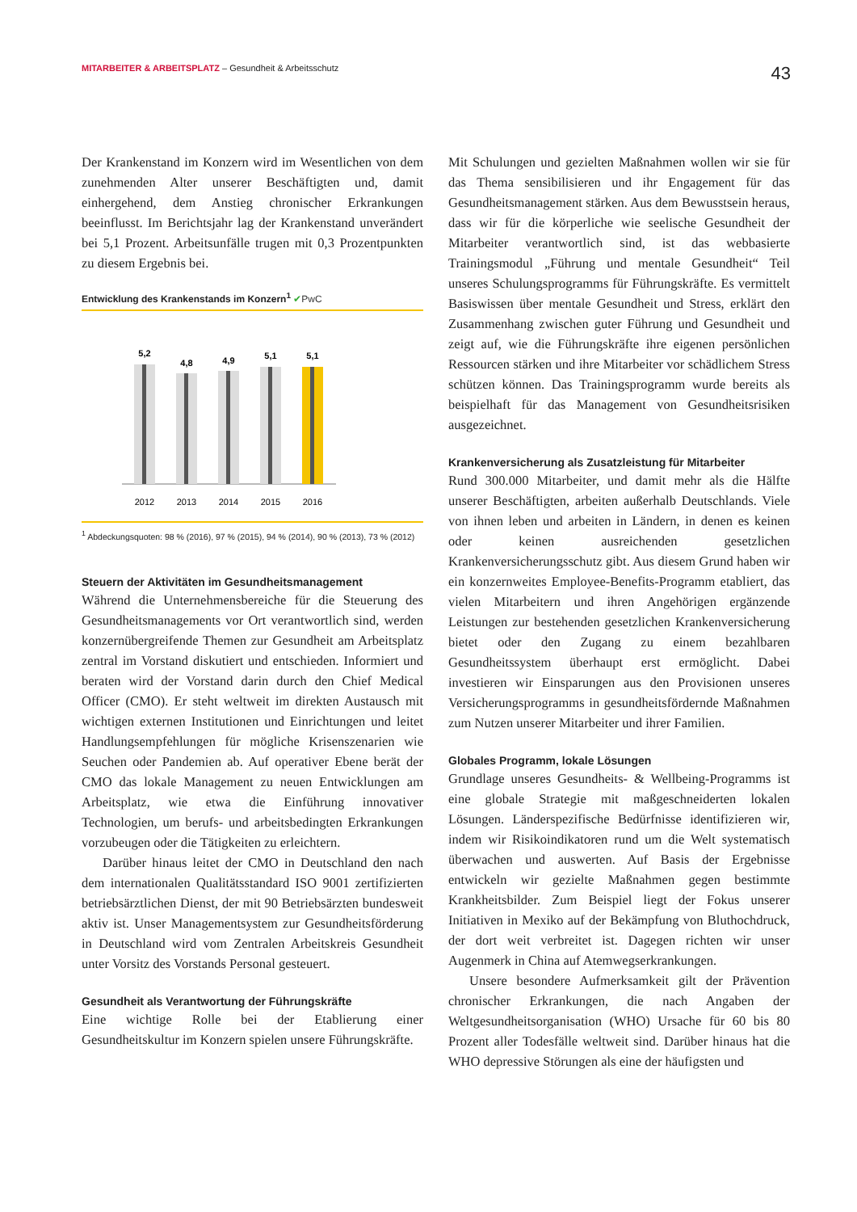MITARBEITER & ARBEITSPLATZ – Gesundheit & Arbeitsschutz
43
Der Krankenstand im Konzern wird im Wesentlichen von dem zunehmenden Alter unserer Beschäftigten und, damit einhergehend, dem Anstieg chronischer Erkrankungen beeinflusst. Im Berichtsjahr lag der Krankenstand unverändert bei 5,1 Prozent. Arbeitsunfälle trugen mit 0,3 Prozentpunkten zu diesem Ergebnis bei.
Entwicklung des Krankenstands im Konzern<sup>1</sup> ✔PwC
5,2
2012
4,8
2013
4,9
2014
5,1
2015
5,1
2016
<sup>1</sup> Abdeckungsquoten: 98 % (2016), 97 % (2015), 94 % (2014), 90 % (2013), 73 % (2012)
Steuern der Aktivitäten im Gesundheitsmanagement
Während die Unternehmensbereiche für die Steuerung des Gesundheitsmanagements vor Ort verantwortlich sind, werden konzernübergreifende Themen zur Gesundheit am Arbeitsplatz zentral im Vorstand diskutiert und entschieden. Informiert und beraten wird der Vorstand darin durch den Chief Medical Officer (CMO). Er steht weltweit im direkten Austausch mit wichtigen externen Institutionen und Einrichtungen und leitet Handlungsempfehlungen für mögliche Krisenszenarien wie Seuchen oder Pandemien ab. Auf operativer Ebene berät der CMO das lokale Management zu neuen Entwicklungen am Arbeitsplatz, wie etwa die Einführung innovativer Technologien, um berufs- und arbeitsbedingten Erkrankungen vorzubeugen oder die Tätigkeiten zu erleichtern.
Darüber hinaus leitet der CMO in Deutschland den nach dem internationalen Qualitätsstandard ISO 9001 zertifizierten betriebsärztlichen Dienst, der mit 90 Betriebsärzten bundesweit aktiv ist. Unser Managementsystem zur Gesundheitsförderung in Deutschland wird vom Zentralen Arbeitskreis Gesundheit unter Vorsitz des Vorstands Personal gesteuert.
Gesundheit als Verantwortung der Führungskräfte
Eine wichtige Rolle bei der Etablierung einer Gesundheitskultur im Konzern spielen unsere Führungskräfte.
Mit Schulungen und gezielten Maßnahmen wollen wir sie für das Thema sensibilisieren und ihr Engagement für das Gesundheitsmanagement stärken. Aus dem Bewusstsein heraus, dass wir für die körperliche wie seelische Gesundheit der Mitarbeiter verantwortlich sind, ist das webbasierte Trainingsmodul „Führung und mentale Gesundheit“ Teil unseres Schulungsprogramms für Führungskräfte. Es vermittelt Basiswissen über mentale Gesundheit und Stress, erklärt den Zusammenhang zwischen guter Führung und Gesundheit und zeigt auf, wie die Führungskräfte ihre eigenen persönlichen Ressourcen stärken und ihre Mitarbeiter vor schädlichem Stress schützen können. Das Trainingsprogramm wurde bereits als beispielhaft für das Management von Gesundheitsrisiken ausgezeichnet.
Krankenversicherung als Zusatzleistung für Mitarbeiter
Rund 300.000 Mitarbeiter, und damit mehr als die Hälfte unserer Beschäftigten, arbeiten außerhalb Deutschlands. Viele von ihnen leben und arbeiten in Ländern, in denen es keinen oder keinen ausreichenden gesetzlichen Krankenversicherungsschutz gibt. Aus diesem Grund haben wir ein konzernweites Employee-Benefits-Programm etabliert, das vielen Mitarbeitern und ihren Angehörigen ergänzende Leistungen zur bestehenden gesetzlichen Krankenversicherung bietet oder den Zugang zu einem bezahlbaren Gesundheitssystem überhaupt erst ermöglicht. Dabei investieren wir Einsparungen aus den Provisionen unseres Versicherungsprogramms in gesundheitsfördernde Maßnahmen zum Nutzen unserer Mitarbeiter und ihrer Familien.
Globales Programm, lokale Lösungen
Grundlage unseres Gesundheits- & Wellbeing-Programms ist eine globale Strategie mit maßgeschneiderten lokalen Lösungen. Länderspezifische Bedürfnisse identifizieren wir, indem wir Risikoindikatoren rund um die Welt systematisch überwachen und auswerten. Auf Basis der Ergebnisse entwickeln wir gezielte Maßnahmen gegen bestimmte Krankheitsbilder. Zum Beispiel liegt der Fokus unserer Initiativen in Mexiko auf der Bekämpfung von Bluthochdruck, der dort weit verbreitet ist. Dagegen richten wir unser Augenmerk in China auf Atemwegserkrankungen.
Unsere besondere Aufmerksamkeit gilt der Prävention chronischer Erkrankungen, die nach Angaben der Weltgesundheitsorganisation (WHO) Ursache für 60 bis 80 Prozent aller Todesfälle weltweit sind. Darüber hinaus hat die WHO depressive Störungen als eine der häufigsten und